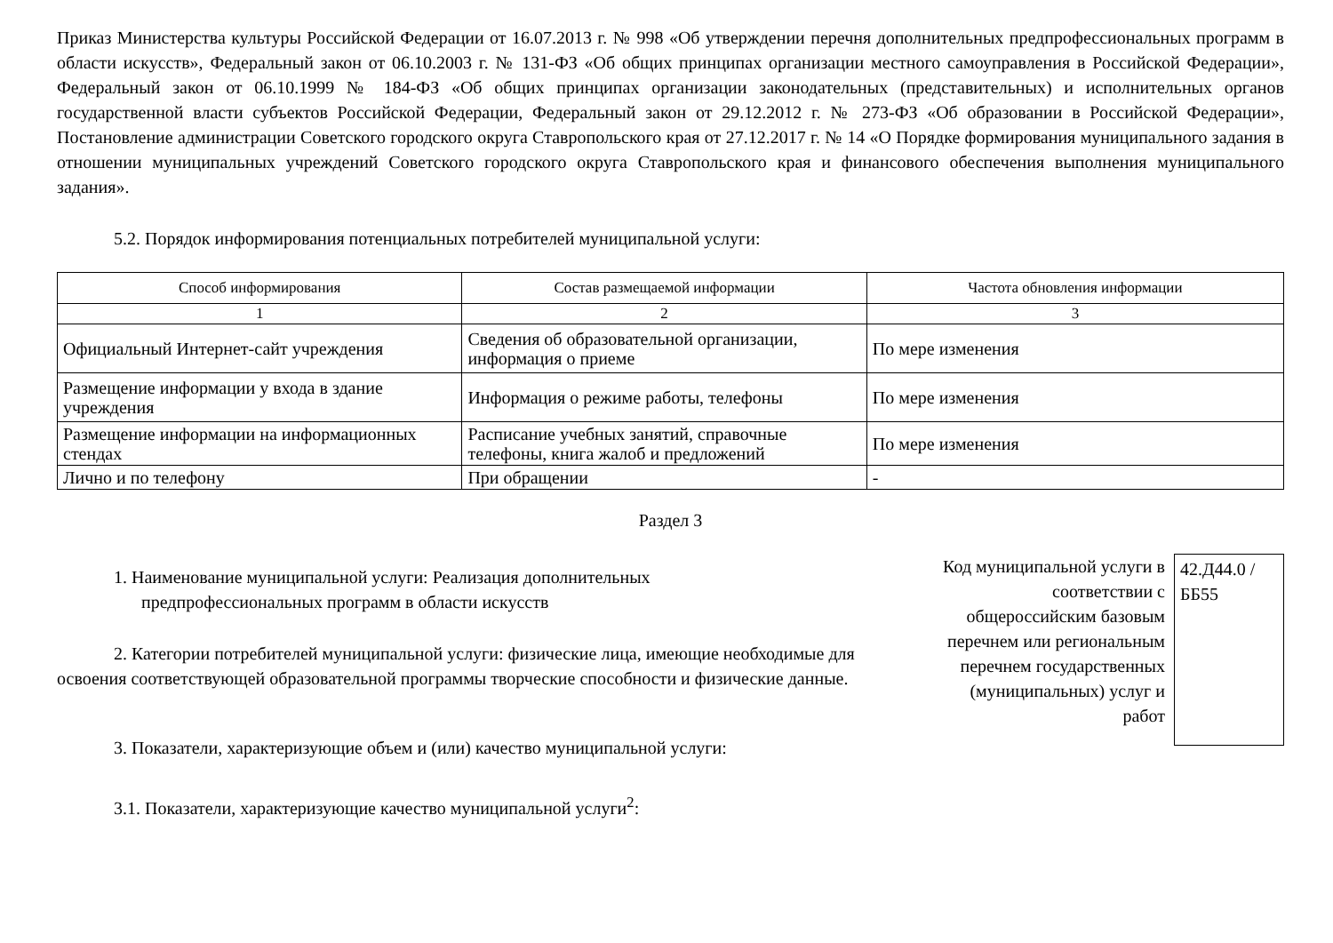Приказ Министерства культуры Российской Федерации от 16.07.2013 г. № 998 «Об утверждении перечня дополнительных предпрофессиональных программ в области искусств», Федеральный закон от 06.10.2003 г. № 131-ФЗ «Об общих принципах организации местного самоуправления в Российской Федерации», Федеральный закон от 06.10.1999 № 184-ФЗ «Об общих принципах организации законодательных (представительных) и исполнительных органов государственной власти субъектов Российской Федерации, Федеральный закон от 29.12.2012 г. № 273-ФЗ «Об образовании в Российской Федерации», Постановление администрации Советского городского округа Ставропольского края от 27.12.2017 г. № 14 «О Порядке формирования муниципального задания в отношении муниципальных учреждений Советского городского округа Ставропольского края и финансового обеспечения выполнения муниципального задания».
5.2. Порядок информирования потенциальных потребителей муниципальной услуги:
| Способ информирования | Состав размещаемой информации | Частота обновления информации |
| --- | --- | --- |
| 1 | 2 | 3 |
| Официальный Интернет-сайт учреждения | Сведения об образовательной организации, информация о приеме | По мере изменения |
| Размещение информации у входа в здание учреждения | Информация о режиме работы, телефоны | По мере изменения |
| Размещение информации на информационных стендах | Расписание учебных занятий, справочные телефоны, книга жалоб и предложений | По мере изменения |
| Лично и по телефону | При обращении | - |
Раздел 3
1. Наименование муниципальной услуги: Реализация дополнительных
предпрофессиональных программ в области искусств
2. Категории потребителей муниципальной услуги: физические лица, имеющие необходимые для освоения соответствующей образовательной программы творческие способности и физические данные.
3. Показатели, характеризующие объем и (или) качество муниципальной услуги:
3.1. Показатели, характеризующие качество муниципальной услуги<sup>2</sup>:
Код муниципальной услуги в соответствии с общероссийским базовым перечнем или региональным перечнем государственных (муниципальных) услуг и работ
42.Д44.0 /ББ55